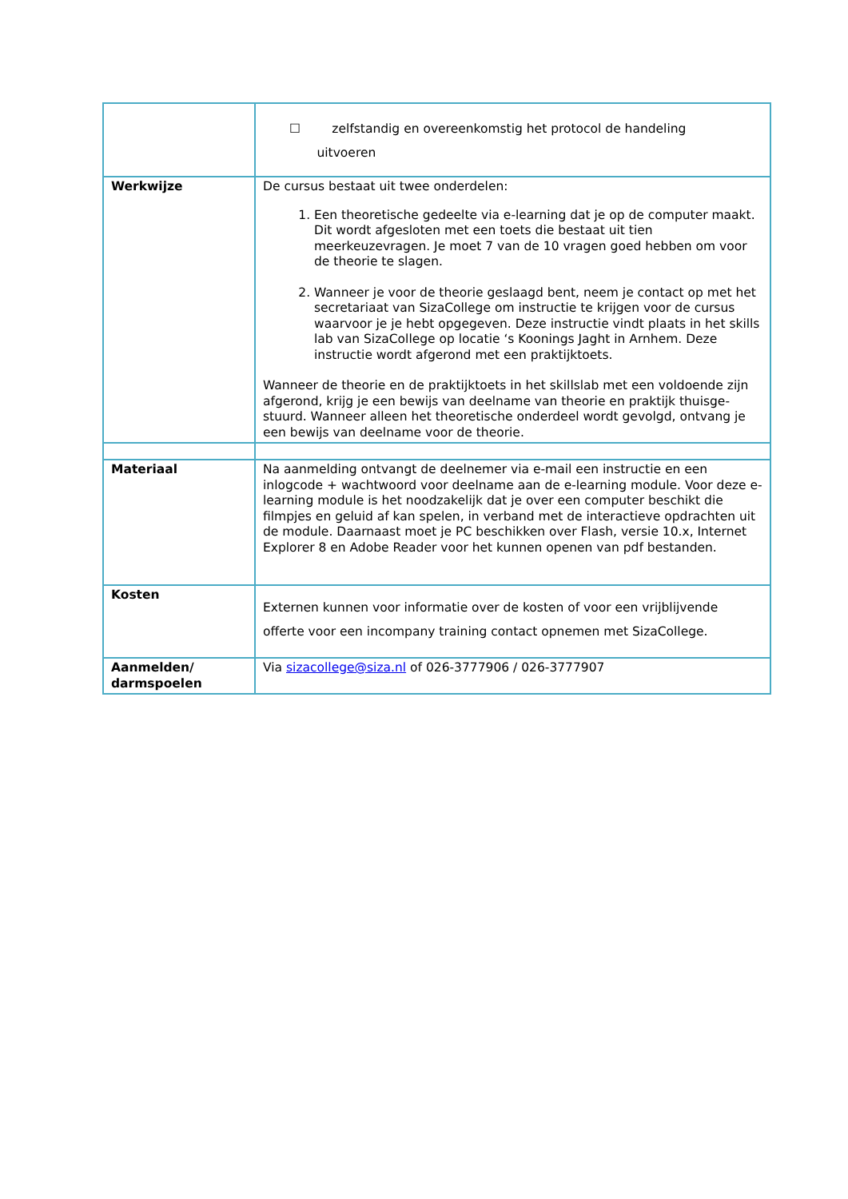| | ☐ zelfstandig en overeenkomstig het protocol de handeling uitvoeren |
| Werkwijze | De cursus bestaat uit twee onderdelen: 1. Een theoretische gedeelte via e-learning dat je op de computer maakt. Dit wordt afgesloten met een toets die bestaat uit tien meerkeuzevragen. Je moet 7 van de 10 vragen goed hebben om voor de theorie te slagen. 2. Wanneer je voor de theorie geslaagd bent, neem je contact op met het secretariaat van SizaCollege om instructie te krijgen voor de cursus waarvoor je je hebt opgegeven. Deze instructie vindt plaats in het skills lab van SizaCollege op locatie ‘s Koonings Jaght in Arnhem. Deze instructie wordt afgerond met een praktijktoets. Wanneer de theorie en de praktijktoets in het skillslab met een voldoende zijn afgerond, krijg je een bewijs van deelname van theorie en praktijk thuisge-stuurd. Wanneer alleen het theoretische onderdeel wordt gevolgd, ontvang je een bewijs van deelname voor de theorie. |
| Materiaal | Na aanmelding ontvangt de deelnemer via e-mail een instructie en een inlogcode + wachtwoord voor deelname aan de e-learning module. Voor deze e-learning module is het noodzakelijk dat je over een computer beschikt die filmpjes en geluid af kan spelen, in verband met de interactieve opdrachten uit de module. Daarnaast moet je PC beschikken over Flash, versie 10.x, Internet Explorer 8 en Adobe Reader voor het kunnen openen van pdf bestanden. |
| Kosten | Externen kunnen voor informatie over de kosten of voor een vrijblijvende offerte voor een incompany training contact opnemen met SizaCollege. |
| Aanmelden/ darmspoelen | Via sizacollege@siza.nl of 026-3777906 / 026-3777907 |